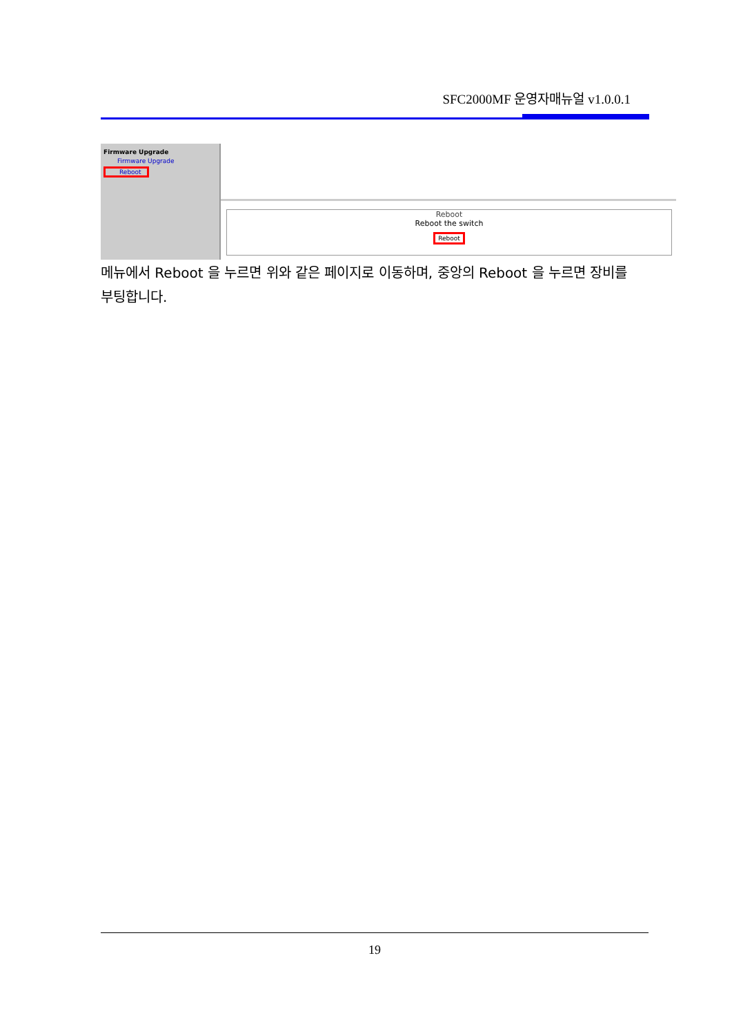SFC2000MF 운영자매뉴얼 v1.0.0.1
Firmware Upgrade
Firmware Upgrade
Reboot
Reboot
Reboot the switch
Reboot
메뉴에서 Reboot 을 누르면 위와 같은 페이지로 이동하며, 중앙의 Reboot 을 누르면 장비를 부팅합니다.
19